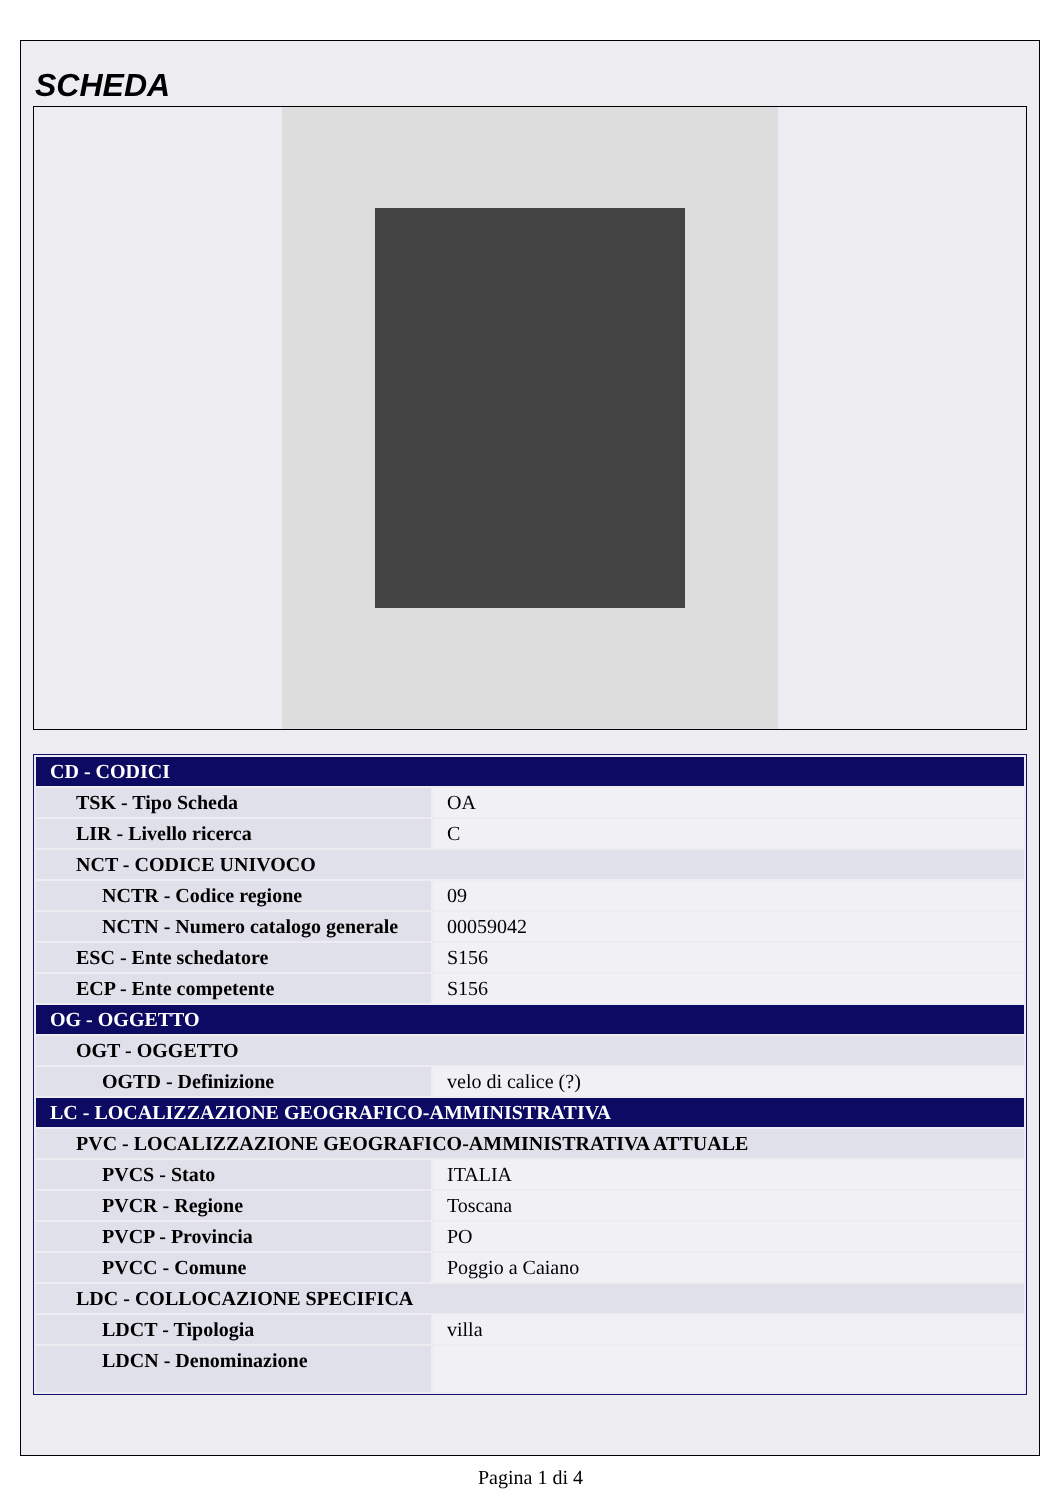SCHEDA
| CD - CODICI | |
| TSK - Tipo Scheda | OA |
| LIR - Livello ricerca | C |
| NCT - CODICE UNIVOCO | |
| NCTR - Codice regione | 09 |
| NCTN - Numero catalogo generale | 00059042 |
| ESC - Ente schedatore | S156 |
| ECP - Ente competente | S156 |
| OG - OGGETTO | |
| OGT - OGGETTO | |
| OGTD - Definizione | velo di calice (?) |
| LC - LOCALIZZAZIONE GEOGRAFICO-AMMINISTRATIVA | |
| PVC - LOCALIZZAZIONE GEOGRAFICO-AMMINISTRATIVA ATTUALE | |
| PVCS - Stato | ITALIA |
| PVCR - Regione | Toscana |
| PVCP - Provincia | PO |
| PVCC - Comune | Poggio a Caiano |
| LDC - COLLOCAZIONE SPECIFICA | |
| LDCT - Tipologia | villa |
| LDCN - Denominazione | |
Pagina 1 di 4